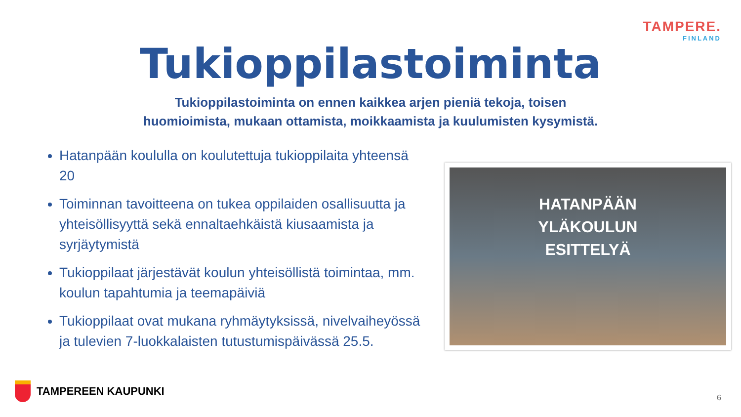TAMPERE.
FINLAND
Tukioppilastoiminta
Tukioppilastoiminta on ennen kaikkea arjen pieniä tekoja, toisen
huomioimista, mukaan ottamista, moikkaamista ja kuulumisten kysymistä.
Hatanpään koululla on koulutettuja tukioppilaita yhteensä 20
Toiminnan tavoitteena on tukea oppilaiden osallisuutta ja yhteisöllisyyttä sekä ennaltaehkäistä kiusaamista ja syrjäytymistä
Tukioppilaat järjestävät koulun yhteisöllistä toimintaa, mm. koulun tapahtumia ja teemapäiviä
Tukioppilaat ovat mukana ryhmäytyksissä, nivelvaiheyössä ja tulevien 7-luokkalaisten tutustumispäivässä 25.5.
HATANPÄÄN
YLÄKOULUN
ESITTELYÄ
TAMPEREEN KAUPUNKI 6